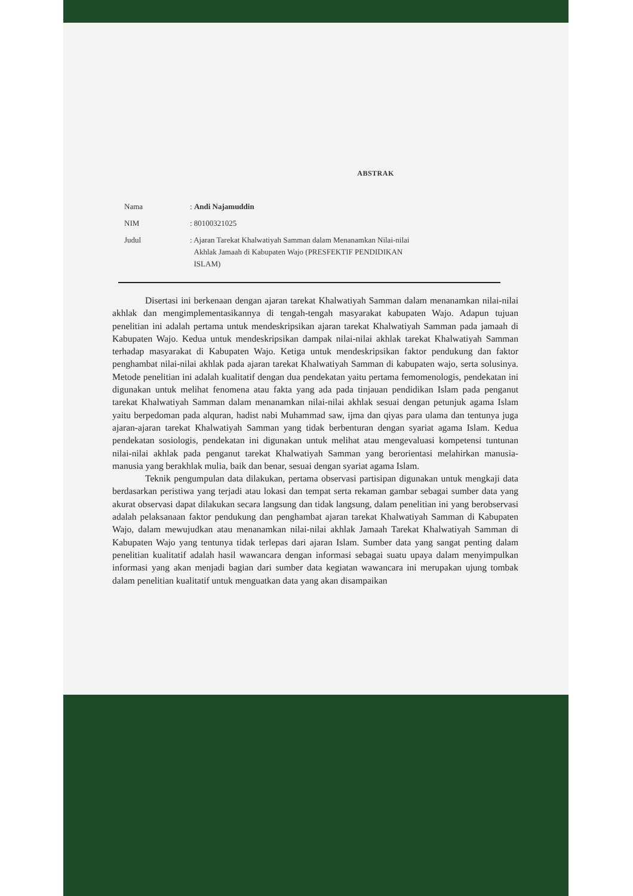ABSTRAK
| Nama | : Andi Najamuddin |
| NIM | : 80100321025 |
| Judul | : Ajaran Tarekat Khalwatiyah Samman dalam Menanamkan Nilai-nilai Akhlak Jamaah di Kabupaten Wajo (PRESFEKTIF PENDIDIKAN ISLAM) |
Disertasi ini berkenaan dengan ajaran tarekat Khalwatiyah Samman dalam menanamkan nilai-nilai akhlak dan mengimplementasikannya di tengah-tengah masyarakat kabupaten Wajo. Adapun tujuan penelitian ini adalah pertama untuk mendeskripsikan ajaran tarekat Khalwatiyah Samman pada jamaah di Kabupaten Wajo. Kedua untuk mendeskripsikan dampak nilai-nilai akhlak tarekat Khalwatiyah Samman terhadap masyarakat di Kabupaten Wajo. Ketiga untuk mendeskripsikan faktor pendukung dan faktor penghambat nilai-nilai akhlak pada ajaran tarekat Khalwatiyah Samman di kabupaten wajo, serta solusinya. Metode penelitian ini adalah kualitatif dengan dua pendekatan yaitu pertama femomenologis, pendekatan ini digunakan untuk melihat fenomena atau fakta yang ada pada tinjauan pendidikan Islam pada penganut tarekat Khalwatiyah Samman dalam menanamkan nilai-nilai akhlak sesuai dengan petunjuk agama Islam yaitu berpedoman pada alquran, hadist nabi Muhammad saw, ijma dan qiyas para ulama dan tentunya juga ajaran-ajaran tarekat Khalwatiyah Samman yang tidak berbenturan dengan syariat agama Islam. Kedua pendekatan sosiologis, pendekatan ini digunakan untuk melihat atau mengevaluasi kompetensi tuntunan nilai-nilai akhlak pada penganut tarekat Khalwatiyah Samman yang berorientasi melahirkan manusia-manusia yang berakhlak mulia, baik dan benar, sesuai dengan syariat agama Islam.
Teknik pengumpulan data dilakukan, pertama observasi partisipan digunakan untuk mengkaji data berdasarkan peristiwa yang terjadi atau lokasi dan tempat serta rekaman gambar sebagai sumber data yang akurat observasi dapat dilakukan secara langsung dan tidak langsung, dalam penelitian ini yang berobservasi adalah pelaksanaan faktor pendukung dan penghambat ajaran tarekat Khalwatiyah Samman di Kabupaten Wajo, dalam mewujudkan atau menanamkan nilai-nilai akhlak Jamaah Tarekat Khalwatiyah Samman di Kabupaten Wajo yang tentunya tidak terlepas dari ajaran Islam. Sumber data yang sangat penting dalam penelitian kualitatif adalah hasil wawancara dengan informasi sebagai suatu upaya dalam menyimpulkan informasi yang akan menjadi bagian dari sumber data kegiatan wawancara ini merupakan ujung tombak dalam penelitian kualitatif untuk menguatkan data yang akan disampaikan